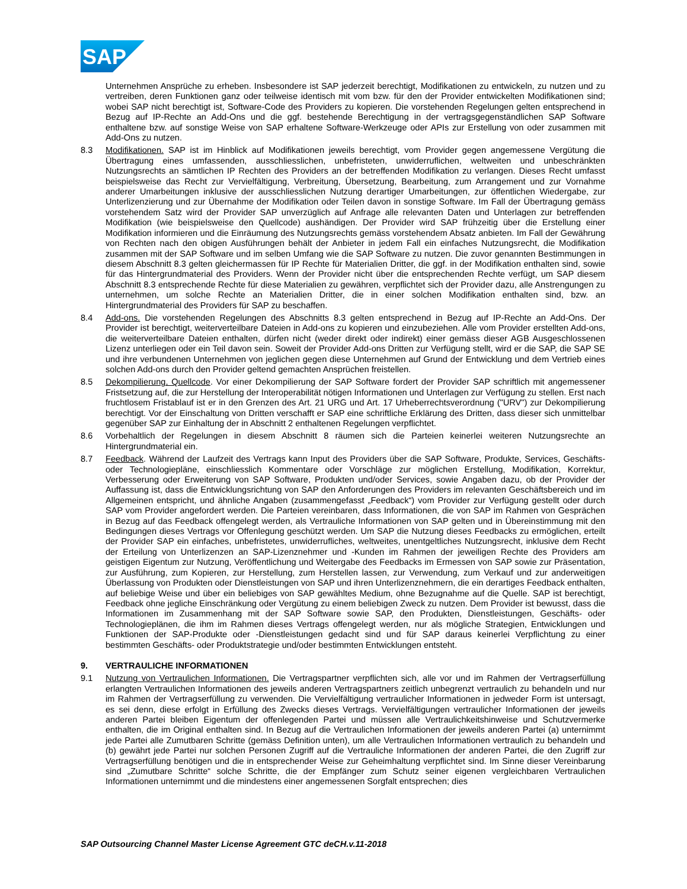SAP
Unternehmen Ansprüche zu erheben. Insbesondere ist SAP jederzeit berechtigt, Modifikationen zu entwickeln, zu nutzen und zu vertreiben, deren Funktionen ganz oder teilweise identisch mit vom bzw. für den der Provider entwickelten Modifikationen sind; wobei SAP nicht berechtigt ist, Software-Code des Providers zu kopieren. Die vorstehenden Regelungen gelten entsprechend in Bezug auf IP-Rechte an Add-Ons und die ggf. bestehende Berechtigung in der vertragsgegenständlichen SAP Software enthaltene bzw. auf sonstige Weise von SAP erhaltene Software-Werkzeuge oder APIs zur Erstellung von oder zusammen mit Add-Ons zu nutzen.
8.3 Modifikationen. SAP ist im Hinblick auf Modifikationen jeweils berechtigt, vom Provider gegen angemessene Vergütung die Übertragung eines umfassenden, ausschliesslichen, unbefristeten, unwiderruflichen, weltweiten und unbeschränkten Nutzungsrechts an sämtlichen IP Rechten des Providers an der betreffenden Modifikation zu verlangen. Dieses Recht umfasst beispielsweise das Recht zur Vervielfältigung, Verbreitung, Übersetzung, Bearbeitung, zum Arrangement und zur Vornahme anderer Umarbeitungen inklusive der ausschliesslichen Nutzung derartiger Umarbeitungen, zur öffentlichen Wiedergabe, zur Unterlizenzierung und zur Übernahme der Modifikation oder Teilen davon in sonstige Software. Im Fall der Übertragung gemäss vorstehendem Satz wird der Provider SAP unverzüglich auf Anfrage alle relevanten Daten und Unterlagen zur betreffenden Modifikation (wie beispielsweise den Quellcode) aushändigen. Der Provider wird SAP frühzeitig über die Erstellung einer Modifikation informieren und die Einräumung des Nutzungsrechts gemäss vorstehendem Absatz anbieten. Im Fall der Gewährung von Rechten nach den obigen Ausführungen behält der Anbieter in jedem Fall ein einfaches Nutzungsrecht, die Modifikation zusammen mit der SAP Software und im selben Umfang wie die SAP Software zu nutzen. Die zuvor genannten Bestimmungen in diesem Abschnitt 8.3 gelten gleichermassen für IP Rechte für Materialien Dritter, die ggf. in der Modifikation enthalten sind, sowie für das Hintergrundmaterial des Providers. Wenn der Provider nicht über die entsprechenden Rechte verfügt, um SAP diesem Abschnitt 8.3 entsprechende Rechte für diese Materialien zu gewähren, verpflichtet sich der Provider dazu, alle Anstrengungen zu unternehmen, um solche Rechte an Materialien Dritter, die in einer solchen Modifikation enthalten sind, bzw. an Hintergrundmaterial des Providers für SAP zu beschaffen.
8.4 Add-ons. Die vorstehenden Regelungen des Abschnitts 8.3 gelten entsprechend in Bezug auf IP-Rechte an Add-Ons. Der Provider ist berechtigt, weiterverteilbare Dateien in Add-ons zu kopieren und einzubeziehen. Alle vom Provider erstellten Add-ons, die weiterverteilbare Dateien enthalten, dürfen nicht (weder direkt oder indirekt) einer gemäss dieser AGB Ausgeschlossenen Lizenz unterliegen oder ein Teil davon sein. Soweit der Provider Add-ons Dritten zur Verfügung stellt, wird er die SAP, die SAP SE und ihre verbundenen Unternehmen von jeglichen gegen diese Unternehmen auf Grund der Entwicklung und dem Vertrieb eines solchen Add-ons durch den Provider geltend gemachten Ansprüchen freistellen.
8.5 Dekompilierung, Quellcode. Vor einer Dekompilierung der SAP Software fordert der Provider SAP schriftlich mit angemessener Fristsetzung auf, die zur Herstellung der Interoperabilität nötigen Informationen und Unterlagen zur Verfügung zu stellen. Erst nach fruchtlosem Fristablauf ist er in den Grenzen des Art. 21 URG und Art. 17 Urheberrechtsverordnung ("URV") zur Dekompilierung berechtigt. Vor der Einschaltung von Dritten verschafft er SAP eine schriftliche Erklärung des Dritten, dass dieser sich unmittelbar gegenüber SAP zur Einhaltung der in Abschnitt 2 enthaltenen Regelungen verpflichtet.
8.6 Vorbehaltlich der Regelungen in diesem Abschnitt 8 räumen sich die Parteien keinerlei weiteren Nutzungsrechte an Hintergrundmaterial ein.
8.7 Feedback. Während der Laufzeit des Vertrags kann Input des Providers über die SAP Software, Produkte, Services, Geschäfts- oder Technologiepläne, einschliesslich Kommentare oder Vorschläge zur möglichen Erstellung, Modifikation, Korrektur, Verbesserung oder Erweiterung von SAP Software, Produkten und/oder Services, sowie Angaben dazu, ob der Provider der Auffassung ist, dass die Entwicklungsrichtung von SAP den Anforderungen des Providers im relevanten Geschäftsbereich und im Allgemeinen entspricht, und ähnliche Angaben (zusammengefasst „Feedback“) vom Provider zur Verfügung gestellt oder durch SAP vom Provider angefordert werden. Die Parteien vereinbaren, dass Informationen, die von SAP im Rahmen von Gesprächen in Bezug auf das Feedback offengelegt werden, als Vertrauliche Informationen von SAP gelten und in Übereinstimmung mit den Bedingungen dieses Vertrags vor Offenlegung geschützt werden. Um SAP die Nutzung dieses Feedbacks zu ermöglichen, erteilt der Provider SAP ein einfaches, unbefristetes, unwiderrufliches, weltweites, unentgeltliches Nutzungsrecht, inklusive dem Recht der Erteilung von Unterlizenzen an SAP-Lizenznehmer und -Kunden im Rahmen der jeweiligen Rechte des Providers am geistigen Eigentum zur Nutzung, Veröffentlichung und Weitergabe des Feedbacks im Ermessen von SAP sowie zur Präsentation, zur Ausführung, zum Kopieren, zur Herstellung, zum Herstellen lassen, zur Verwendung, zum Verkauf und zur anderweitigen Überlassung von Produkten oder Dienstleistungen von SAP und ihren Unterlizenznehmern, die ein derartiges Feedback enthalten, auf beliebige Weise und über ein beliebiges von SAP gewähltes Medium, ohne Bezugnahme auf die Quelle. SAP ist berechtigt, Feedback ohne jegliche Einschränkung oder Vergütung zu einem beliebigen Zweck zu nutzen. Dem Provider ist bewusst, dass die Informationen im Zusammenhang mit der SAP Software sowie SAP, den Produkten, Dienstleistungen, Geschäfts- oder Technologieplänen, die ihm im Rahmen dieses Vertrags offengelegt werden, nur als mögliche Strategien, Entwicklungen und Funktionen der SAP-Produkte oder -Dienstleistungen gedacht sind und für SAP daraus keinerlei Verpflichtung zu einer bestimmten Geschäfts- oder Produktstrategie und/oder bestimmten Entwicklungen entsteht.
9. VERTRAULICHE INFORMATIONEN
9.1 Nutzung von Vertraulichen Informationen. Die Vertragspartner verpflichten sich, alle vor und im Rahmen der Vertragserfüllung erlangten Vertraulichen Informationen des jeweils anderen Vertragspartners zeitlich unbegrenzt vertraulich zu behandeln und nur im Rahmen der Vertragserfüllung zu verwenden. Die Vervielfältigung vertraulicher Informationen in jedweder Form ist untersagt, es sei denn, diese erfolgt in Erfüllung des Zwecks dieses Vertrags. Vervielfältigungen vertraulicher Informationen der jeweils anderen Partei bleiben Eigentum der offenlegenden Partei und müssen alle Vertraulichkeitshinweise und Schutzvermerke enthalten, die im Original enthalten sind. In Bezug auf die Vertraulichen Informationen der jeweils anderen Partei (a) unternimmt jede Partei alle Zumutbaren Schritte (gemäss Definition unten), um alle Vertraulichen Informationen vertraulich zu behandeln und (b) gewährt jede Partei nur solchen Personen Zugriff auf die Vertrauliche Informationen der anderen Partei, die den Zugriff zur Vertragserfüllung benötigen und die in entsprechender Weise zur Geheimhaltung verpflichtet sind. Im Sinne dieser Vereinbarung sind „Zumutbare Schritte“ solche Schritte, die der Empfänger zum Schutz seiner eigenen vergleichbaren Vertraulichen Informationen unternimmt und die mindestens einer angemessenen Sorgfalt entsprechen; dies
SAP Outsourcing Channel Master License Agreement GTC deCH.v.11-2018